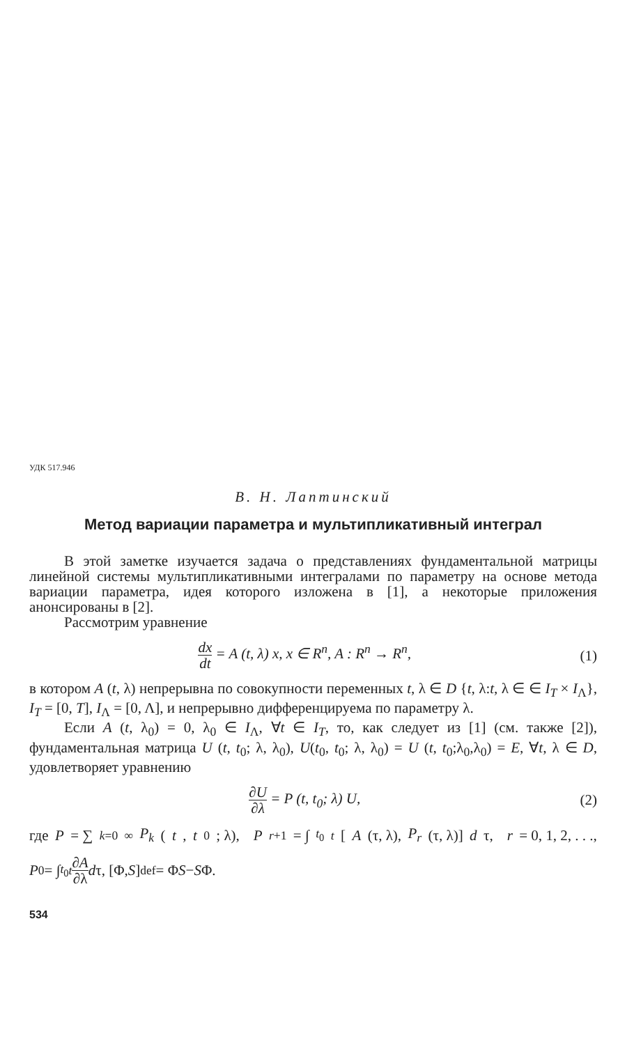УДК 517.946
В. Н. Лаптинский
Метод вариации параметра и мультипликативный интеграл
В этой заметке изучается задача о представлениях фундаментальной матрицы линейной системы мультипликативными интегралами по параметру на основе метода вариации параметра, идея которого изложена в [1], а некоторые приложения анонсированы в [2].
Рассмотрим уравнение
dx dt = A (t, λ) x, x ∈ R<sup>n</sup>, A : R<sup>n</sup> → R<sup>n</sup>,
(1)
в котором A (t, λ) непрерывна по совокупности переменных t, λ ∈ D {t, λ:t, λ ∈ ∈ I<sub>T</sub> × I<sub>Λ</sub>}, I<sub>T</sub> = [0, T], I<sub>Λ</sub> = [0, Λ], и непрерывно дифференцируема по параметру λ.
Если A (t, λ<sub>0</sub>) = 0, λ<sub>0</sub> ∈ I<sub>Λ</sub>, ∀t ∈ I<sub>T</sub>, то, как следует из [1] (см. также [2]), фундаментальная матрица U (t, t<sub>0</sub>; λ, λ<sub>0</sub>), U(t<sub>0</sub>, t<sub>0</sub>; λ, λ<sub>0</sub>) = U (t, t<sub>0</sub>;λ<sub>0</sub>,λ<sub>0</sub>) = E, ∀t, λ ∈ D, удовлетворяет уравнению
∂U ∂λ = P (t, t<sub>0</sub>; λ) U, (2)
где P = ∑<sub>k=0</sub><sup>∞</sup> P<sub>k</sub> (t, t<sub>0</sub>; λ), P<sub>r+1</sub> = ∫<sub>t<sub>0</sub></sub><sup>t</sup> [A (τ, λ), P<sub>r</sub> (τ, λ)] d τ, r = 0, 1, 2, . . .,
P<sub>0</sub> = ∫<sub>t<sub>0</sub></sub><sup>t</sup> ∂A ∂λ d τ, [Φ, S] <sup>def</sup>= Φ S − S Φ.
534